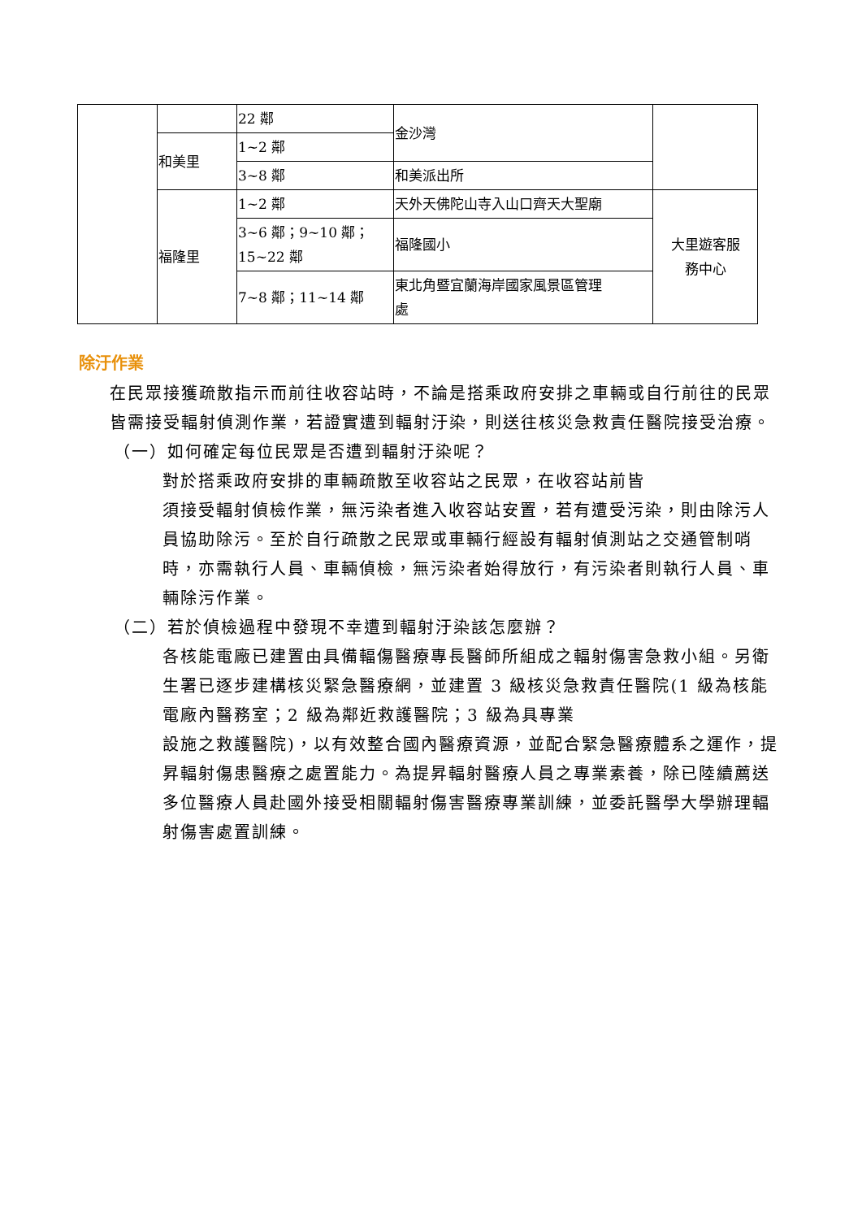| | | 22 鄰 | 金沙灣 | |
| | 和美里 | 1~2 鄰 | | |
| | | 3~8 鄰 | 和美派出所 | |
| | 福隆里 | 1~2 鄰 | 天外天佛陀山寺入山口齊天大聖廟 | 大里遊客服 務中心 |
| | | 3~6 鄰；9~10 鄰； 15~22 鄰 | 福隆國小 | |
| | | 7~8 鄰；11~14 鄰 | 東北角暨宜蘭海岸國家風景區管理 處 | |
除汙作業
在民眾接獲疏散指示而前往收容站時，不論是搭乘政府安排之車輛或自行前往的民眾皆需接受輻射偵測作業，若證實遭到輻射汙染，則送往核災急救責任醫院接受治療。
（一）如何確定每位民眾是否遭到輻射汙染呢？
對於搭乘政府安排的車輛疏散至收容站之民眾，在收容站前皆
須接受輻射偵檢作業，無污染者進入收容站安置，若有遭受污染，則由除污人員協助除污。至於自行疏散之民眾或車輛行經設有輻射偵測站之交通管制哨時，亦需執行人員、車輛偵檢，無污染者始得放行，有污染者則執行人員、車輛除污作業。
（二）若於偵檢過程中發現不幸遭到輻射汙染該怎麼辦？
各核能電廠已建置由具備輻傷醫療專長醫師所組成之輻射傷害急救小組。另衛生署已逐步建構核災緊急醫療網，並建置 3 級核災急救責任醫院(1 級為核能電廠內醫務室；2 級為鄰近救護醫院；3 級為具專業
設施之救護醫院)，以有效整合國內醫療資源，並配合緊急醫療體系之運作，提昇輻射傷患醫療之處置能力。為提昇輻射醫療人員之專業素養，除已陸續薦送多位醫療人員赴國外接受相關輻射傷害醫療專業訓練，並委託醫學大學辦理輻射傷害處置訓練。